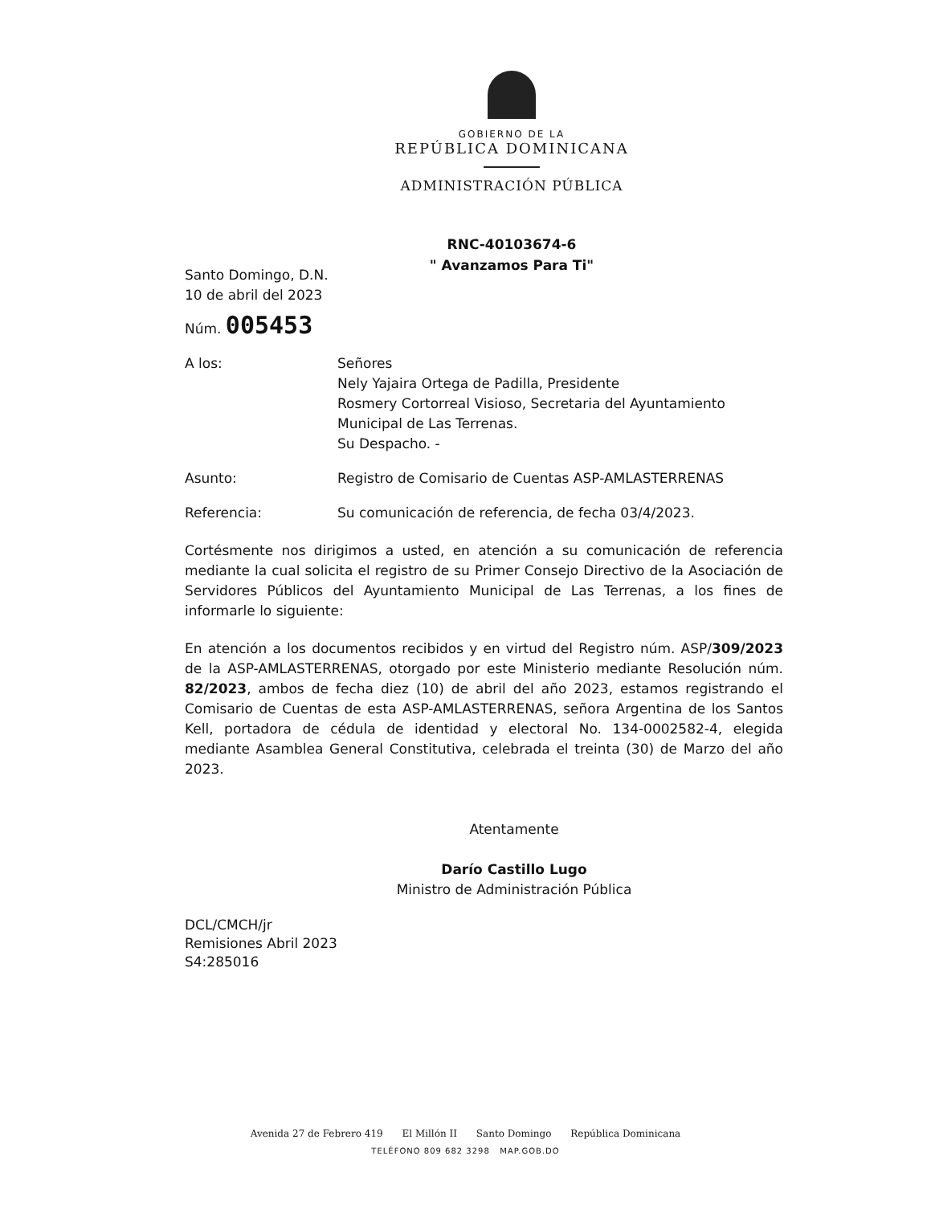GOBIERNO DE LA
REPÚBLICA DOMINICANA
ADMINISTRACIÓN PÚBLICA
RNC-40103674-6
" Avanzamos Para Ti"
Santo Domingo, D.N.
10 de abril del 2023
Núm. 005453
A los: Señores
Nely Yajaira Ortega de Padilla, Presidente
Rosmery Cortorreal Visioso, Secretaria del Ayuntamiento Municipal de Las Terrenas.
Su Despacho. -
Asunto: Registro de Comisario de Cuentas ASP-AMLASTERRENAS
Referencia: Su comunicación de referencia, de fecha 03/4/2023.
Cortésmente nos dirigimos a usted, en atención a su comunicación de referencia mediante la cual solicita el registro de su Primer Consejo Directivo de la Asociación de Servidores Públicos del Ayuntamiento Municipal de Las Terrenas, a los fines de informarle lo siguiente:
En atención a los documentos recibidos y en virtud del Registro núm. ASP/309/2023 de la ASP-AMLASTERRENAS, otorgado por este Ministerio mediante Resolución núm. 82/2023, ambos de fecha diez (10) de abril del año 2023, estamos registrando el Comisario de Cuentas de esta ASP-AMLASTERRENAS, señora Argentina de los Santos Kell, portadora de cédula de identidad y electoral No. 134-0002582-4, elegida mediante Asamblea General Constitutiva, celebrada el treinta (30) de Marzo del año 2023.
Atentamente
Darío Castillo Lugo
Ministro de Administración Pública
DCL/CMCH/jr
Remisiones Abril 2023
S4:285016
Avenida 27 de Febrero 419 El Millón II Santo Domingo República Dominicana
TELÉFONO 809 682 3298 MAP.GOB.DO